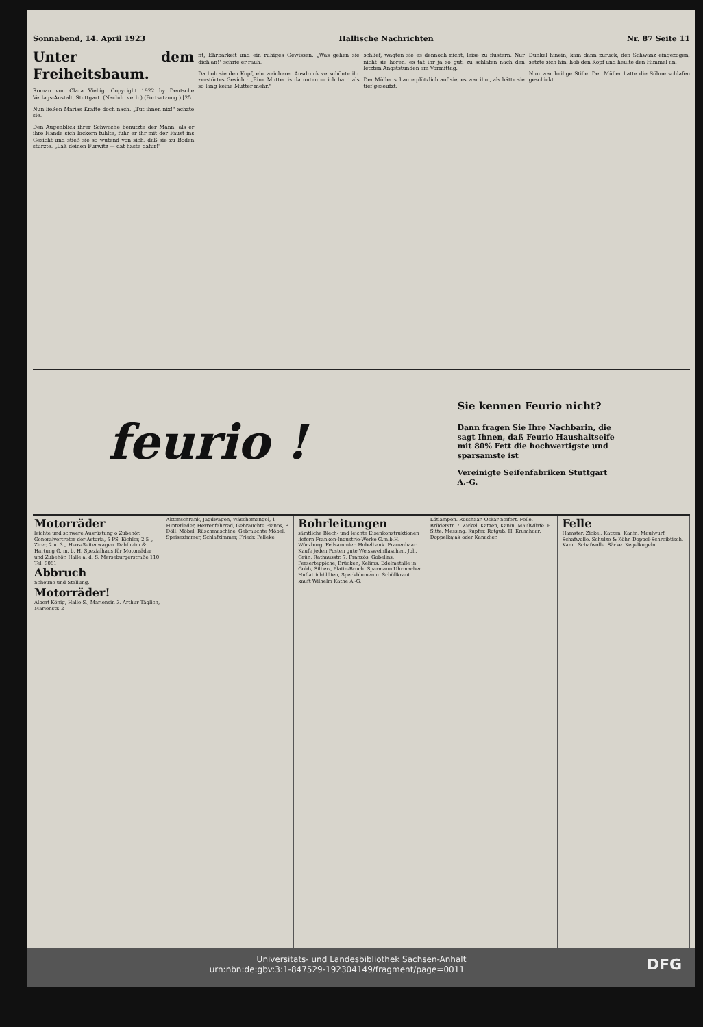Sonnabend, 14. April 1923 Hallische Nachrichten Nr. 87 Seite 11
Unter dem Freiheitsbaum.
Roman von Clara Viebig. Copyright 1922 by Deutsche Verlags-Anstalt, Stuttgart. (Nachdr. verb.) (Fortsetzung.) [25
Nun ließen Marias Kräfte doch nach. „Tut ihnen nix!" ächzte sie.
Den Augenblick ihrer Schwäche benutzte der Mann; als er ihre Hände sich lockern fühlte, fuhr er ihr mit der Faust ins Gesicht und stieß sie so wütend von sich, daß sie zu Boden stürzte. „Laß deinen Fürwitz — dat haste dafür!"
fit, Ehrbarkeit und ein ruhiges Gewissen. „Was gehen sie dich an!" schrie er rauh.
Da hob sie den Kopf, ein weicherer Ausdruck verschönte ihr zerstörtes Gesicht: „Eine Mutter is da unten — ich hatt' als so lang keine Mutter mehr."
schlief, wagten sie es dennoch nicht, leise zu flüstern. Nur nicht sie hören, es tat ihr ja so gut, zu schlafen nach den letzten Angststunden am Vormittag.
Der Müller schaute plötzlich auf sie, es war ihm, als hätte sie tief geseufzt.
Dunkel hinein, kam dann zurück, den Schwanz eingezogen, setzte sich hin, hob den Kopf und heulte den Himmel an.
Nun war heilige Stille. Der Müller hatte die Söhne schlafen geschickt.
feurio !
Sie kennen Feurio nicht?
Dann fragen Sie Ihre Nachbarin, die sagt Ihnen, daß Feurio Haushaltseife mit 80% Fett die hochwertigste und sparsamste ist
Vereinigte Seifenfabriken Stuttgart A.-G.
Motorräder
leichte und schwere Ausrüstung o Zubehör. Generalvertreter der Astoria, 5 PS. Eichler, 2,5 „ Zirer, 2 u. 3 „ Heos-Seitenwagen. Dahlheim & Hartung G. m. b. H. Spezialhaus für Motorräder und Zubehör. Halle a. d. S. Merseburgerstraße 110 Tel. 9061
Abbruch
Scheune und Stallung.
Motorräder!
Albert König, Halle-S., Mariensir. 3. Arthur Täglich, Marienstr. 2
Aktenschrank, Jagdwagen, Wäschemangel, 1 Hinterlader, Herrenfahrrad, Gebrauchte Pianos, B. Döll, Möbel, Rüschmaschine, Gebrauchte Möbel, Speisezimmer, Schlafzimmer, Friedr. Pelleke
Rohrleitungen
sämtliche Blech- und leichte Eisenkonstruktionen liefern Franken-Industrie-Werke G.m.b.H. Würzburg. Fellsammler. Hobelbank. Frauenhaar. Kaufe jeden Posten gute Weissweinflaschen. Joh. Grün, Rathausstr. 7. Französ. Gobelins, Perserteppiche, Brücken, Kelims. Edelmetalle in Gold-, Silber-, Platin-Bruch. Sparmann Uhrmacher. Huflattichblüten, Speckblumen u. Schöllkraut kauft Wilhelm Kathe A.-G.
Lötlampen. Rosshaar. Oskar Seifert. Felle. Brüderstr. 7. Zickel, Katzen, Kanin, Maulwürfe. P. Sitte. Messing, Kupfer, Rotguß. H. Krumhaar. Doppelkajak oder Kanadier.
Felle
Hamster, Zickel, Katzen, Kanin, Maulwurf. Schafwolle. Schulze & Köhr. Doppel-Schreibtisch. Kanu. Schafwolle. Säcke. Kegelkugeln.
Universitäts- und Landesbibliothek Sachsen-Anhalt
urn:nbn:de:gbv:3:1-847529-192304149/fragment/page=0011 DFG